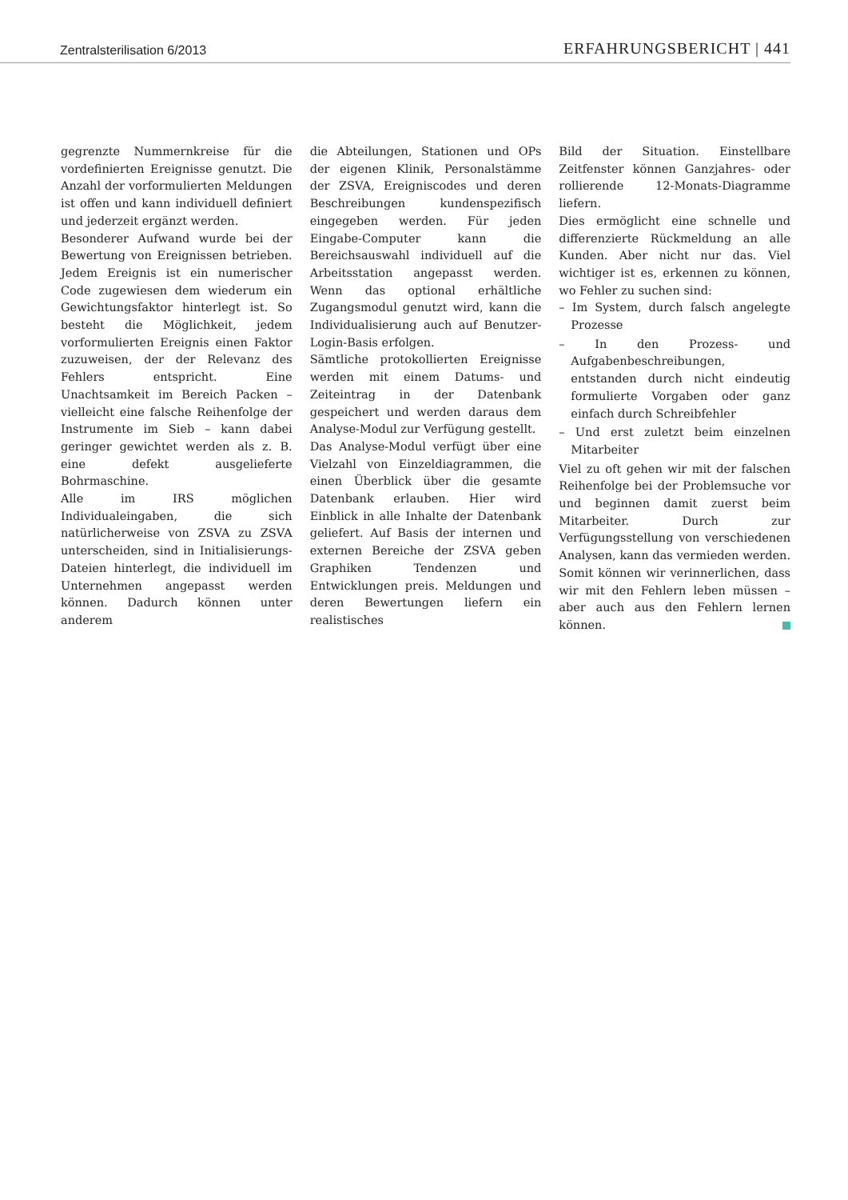Zentralsterilisation 6/2013 ERFAHRUNGSBERICHT | 441
gegrenzte Nummernkreise für die vordefinierten Ereignisse genutzt. Die Anzahl der vorformulierten Meldungen ist offen und kann individuell definiert und jederzeit ergänzt werden.
Besonderer Aufwand wurde bei der Bewertung von Ereignissen betrieben. Jedem Ereignis ist ein numerischer Code zugewiesen dem wiederum ein Gewichtungsfaktor hinterlegt ist. So besteht die Möglichkeit, jedem vorformulierten Ereignis einen Faktor zuzuweisen, der der Relevanz des Fehlers entspricht. Eine Unachtsamkeit im Bereich Packen – vielleicht eine falsche Reihenfolge der Instrumente im Sieb – kann dabei geringer gewichtet werden als z. B. eine defekt ausgelieferte Bohrmaschine.
Alle im IRS möglichen Individualeingaben, die sich natürlicherweise von ZSVA zu ZSVA unterscheiden, sind in Initialisierungs-Dateien hinterlegt, die individuell im Unternehmen angepasst werden können. Dadurch können unter anderem
die Abteilungen, Stationen und OPs der eigenen Klinik, Personalstämme der ZSVA, Ereigniscodes und deren Beschreibungen kundenspezifisch eingegeben werden. Für jeden Eingabe-Computer kann die Bereichsauswahl individuell auf die Arbeitsstation angepasst werden. Wenn das optional erhältliche Zugangsmodul genutzt wird, kann die Individualisierung auch auf Benutzer-Login-Basis erfolgen.
Sämtliche protokollierten Ereignisse werden mit einem Datums- und Zeiteintrag in der Datenbank gespeichert und werden daraus dem Analyse-Modul zur Verfügung gestellt.
Das Analyse-Modul verfügt über eine Vielzahl von Einzeldiagrammen, die einen Überblick über die gesamte Datenbank erlauben. Hier wird Einblick in alle Inhalte der Datenbank geliefert. Auf Basis der internen und externen Bereiche der ZSVA geben Graphiken Tendenzen und Entwicklungen preis. Meldungen und deren Bewertungen liefern ein realistisches
Bild der Situation. Einstellbare Zeitfenster können Ganzjahres- oder rollierende 12-Monats-Diagramme liefern.
Dies ermöglicht eine schnelle und differenzierte Rückmeldung an alle Kunden. Aber nicht nur das. Viel wichtiger ist es, erkennen zu können, wo Fehler zu suchen sind:
– Im System, durch falsch angelegte Prozesse
– In den Prozess- und Aufgabenbeschreibungen, entstanden durch nicht eindeutig formulierte Vorgaben oder ganz einfach durch Schreibfehler
– Und erst zuletzt beim einzelnen Mitarbeiter
Viel zu oft gehen wir mit der falschen Reihenfolge bei der Problemsuche vor und beginnen damit zuerst beim Mitarbeiter. Durch zur Verfügungsstellung von verschiedenen Analysen, kann das vermieden werden. Somit können wir verinnerlichen, dass wir mit den Fehlern leben müssen – aber auch aus den Fehlern lernen können.